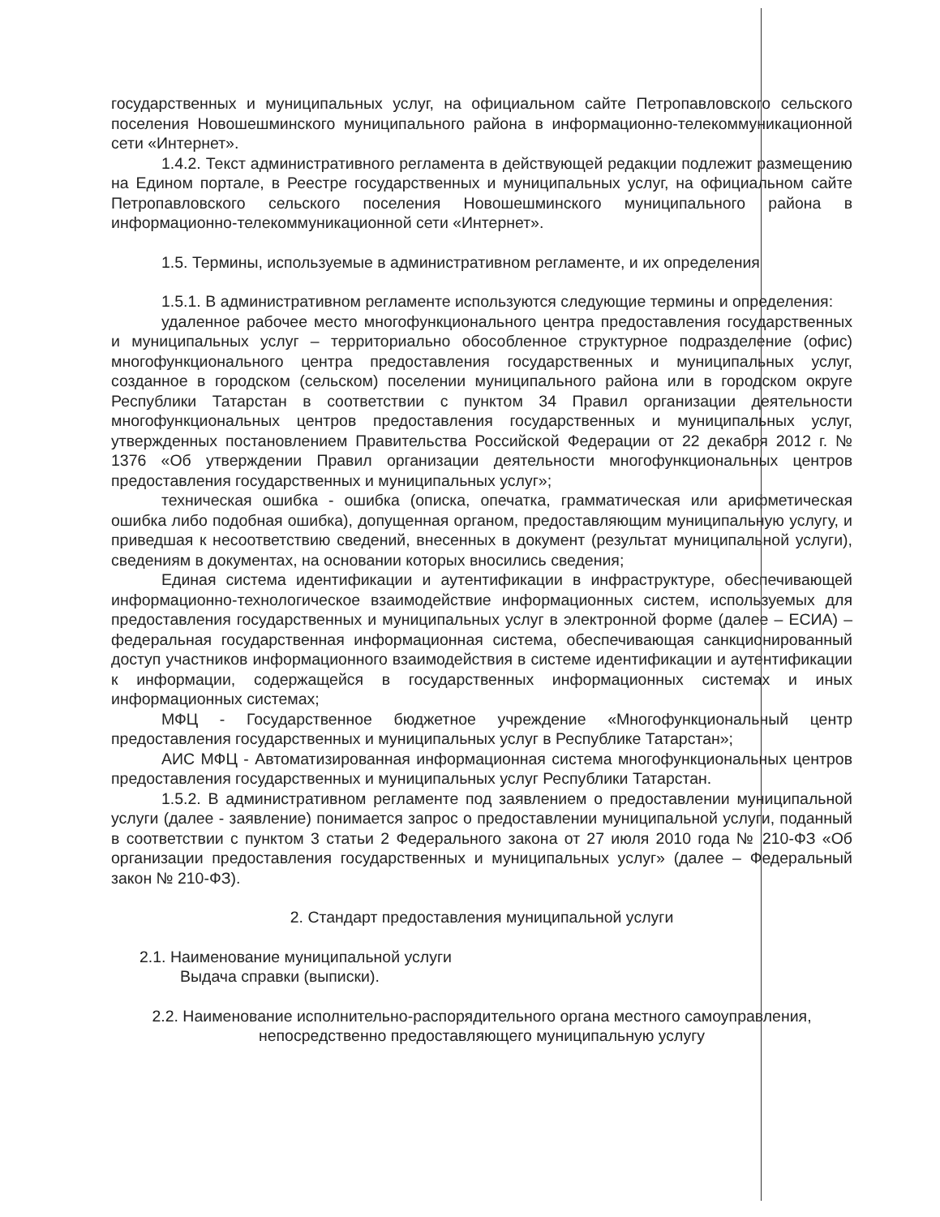государственных и муниципальных услуг, на официальном сайте Петропавловского сельского поселения Новошешминского муниципального района в информационно-телекоммуникационной сети «Интернет».
1.4.2. Текст административного регламента в действующей редакции подлежит размещению на Едином портале, в Реестре государственных и муниципальных услуг, на официальном сайте Петропавловского сельского поселения Новошешминского муниципального района в информационно-телекоммуникационной сети «Интернет».
1.5. Термины, используемые в административном регламенте, и их определения
1.5.1. В административном регламенте используются следующие термины и определения:
удаленное рабочее место многофункционального центра предоставления государственных и муниципальных услуг – территориально обособленное структурное подразделение (офис) многофункционального центра предоставления государственных и муниципальных услуг, созданное в городском (сельском) поселении муниципального района или в городском округе Республики Татарстан в соответствии с пунктом 34 Правил организации деятельности многофункциональных центров предоставления государственных и муниципальных услуг, утвержденных постановлением Правительства Российской Федерации от 22 декабря 2012 г. № 1376 «Об утверждении Правил организации деятельности многофункциональных центров предоставления государственных и муниципальных услуг»;
техническая ошибка - ошибка (описка, опечатка, грамматическая или арифметическая ошибка либо подобная ошибка), допущенная органом, предоставляющим муниципальную услугу, и приведшая к несоответствию сведений, внесенных в документ (результат муниципальной услуги), сведениям в документах, на основании которых вносились сведения;
Единая система идентификации и аутентификации в инфраструктуре, обеспечивающей информационно-технологическое взаимодействие информационных систем, используемых для предоставления государственных и муниципальных услуг в электронной форме (далее – ЕСИА) – федеральная государственная информационная система, обеспечивающая санкционированный доступ участников информационного взаимодействия в системе идентификации и аутентификации к информации, содержащейся в государственных информационных системах и иных информационных системах;
МФЦ - Государственное бюджетное учреждение «Многофункциональный центр предоставления государственных и муниципальных услуг в Республике Татарстан»;
АИС МФЦ - Автоматизированная информационная система многофункциональных центров предоставления государственных и муниципальных услуг Республики Татарстан.
1.5.2. В административном регламенте под заявлением о предоставлении муниципальной услуги (далее - заявление) понимается запрос о предоставлении муниципальной услуги, поданный в соответствии с пунктом 3 статьи 2 Федерального закона от 27 июля 2010 года № 210-ФЗ «Об организации предоставления государственных и муниципальных услуг» (далее – Федеральный закон № 210-ФЗ).
2. Стандарт предоставления муниципальной услуги
2.1. Наименование муниципальной услуги
Выдача справки (выписки).
2.2. Наименование исполнительно-распорядительного органа местного самоуправления,
непосредственно предоставляющего муниципальную услугу